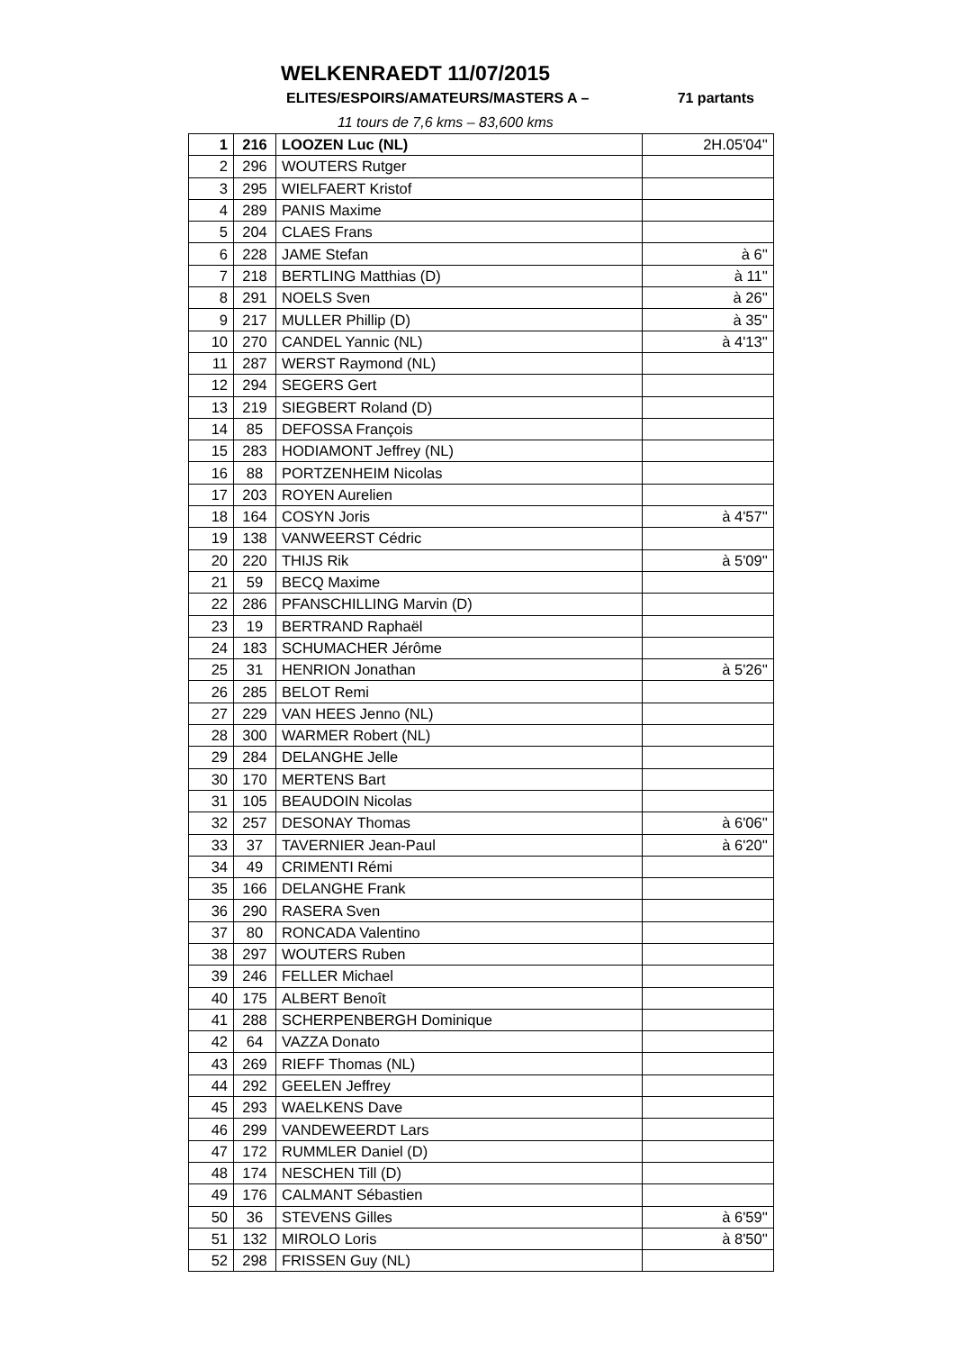WELKENRAEDT 11/07/2015
ELITES/ESPOIRS/AMATEURS/MASTERS A – 71 partants
11 tours de 7,6 kms – 83,600 kms
| 1 | 216 | LOOZEN Luc (NL) | 2H.05'04'' |
| 2 | 296 | WOUTERS Rutger | |
| 3 | 295 | WIELFAERT Kristof | |
| 4 | 289 | PANIS Maxime | |
| 5 | 204 | CLAES Frans | |
| 6 | 228 | JAME Stefan | à 6'' |
| 7 | 218 | BERTLING Matthias (D) | à 11'' |
| 8 | 291 | NOELS Sven | à 26'' |
| 9 | 217 | MULLER Phillip (D) | à 35'' |
| 10 | 270 | CANDEL Yannic (NL) | à 4'13'' |
| 11 | 287 | WERST Raymond (NL) | |
| 12 | 294 | SEGERS Gert | |
| 13 | 219 | SIEGBERT Roland (D) | |
| 14 | 85 | DEFOSSA François | |
| 15 | 283 | HODIAMONT Jeffrey (NL) | |
| 16 | 88 | PORTZENHEIM Nicolas | |
| 17 | 203 | ROYEN Aurelien | |
| 18 | 164 | COSYN Joris | à 4'57'' |
| 19 | 138 | VANWEERST Cédric | |
| 20 | 220 | THIJS Rik | à 5'09'' |
| 21 | 59 | BECQ Maxime | |
| 22 | 286 | PFANSCHILLING Marvin (D) | |
| 23 | 19 | BERTRAND Raphaël | |
| 24 | 183 | SCHUMACHER Jérôme | |
| 25 | 31 | HENRION Jonathan | à 5'26'' |
| 26 | 285 | BELOT Remi | |
| 27 | 229 | VAN HEES Jenno (NL) | |
| 28 | 300 | WARMER Robert (NL) | |
| 29 | 284 | DELANGHE Jelle | |
| 30 | 170 | MERTENS Bart | |
| 31 | 105 | BEAUDOIN Nicolas | |
| 32 | 257 | DESONAY Thomas | à 6'06'' |
| 33 | 37 | TAVERNIER Jean-Paul | à 6'20'' |
| 34 | 49 | CRIMENTI Rémi | |
| 35 | 166 | DELANGHE Frank | |
| 36 | 290 | RASERA Sven | |
| 37 | 80 | RONCADA Valentino | |
| 38 | 297 | WOUTERS Ruben | |
| 39 | 246 | FELLER Michael | |
| 40 | 175 | ALBERT Benoît | |
| 41 | 288 | SCHERPENBERGH Dominique | |
| 42 | 64 | VAZZA Donato | |
| 43 | 269 | RIEFF Thomas (NL) | |
| 44 | 292 | GEELEN Jeffrey | |
| 45 | 293 | WAELKENS Dave | |
| 46 | 299 | VANDEWEERDT Lars | |
| 47 | 172 | RUMMLER Daniel (D) | |
| 48 | 174 | NESCHEN Till (D) | |
| 49 | 176 | CALMANT Sébastien | |
| 50 | 36 | STEVENS Gilles | à 6'59'' |
| 51 | 132 | MIROLO Loris | à 8'50'' |
| 52 | 298 | FRISSEN Guy (NL) | |